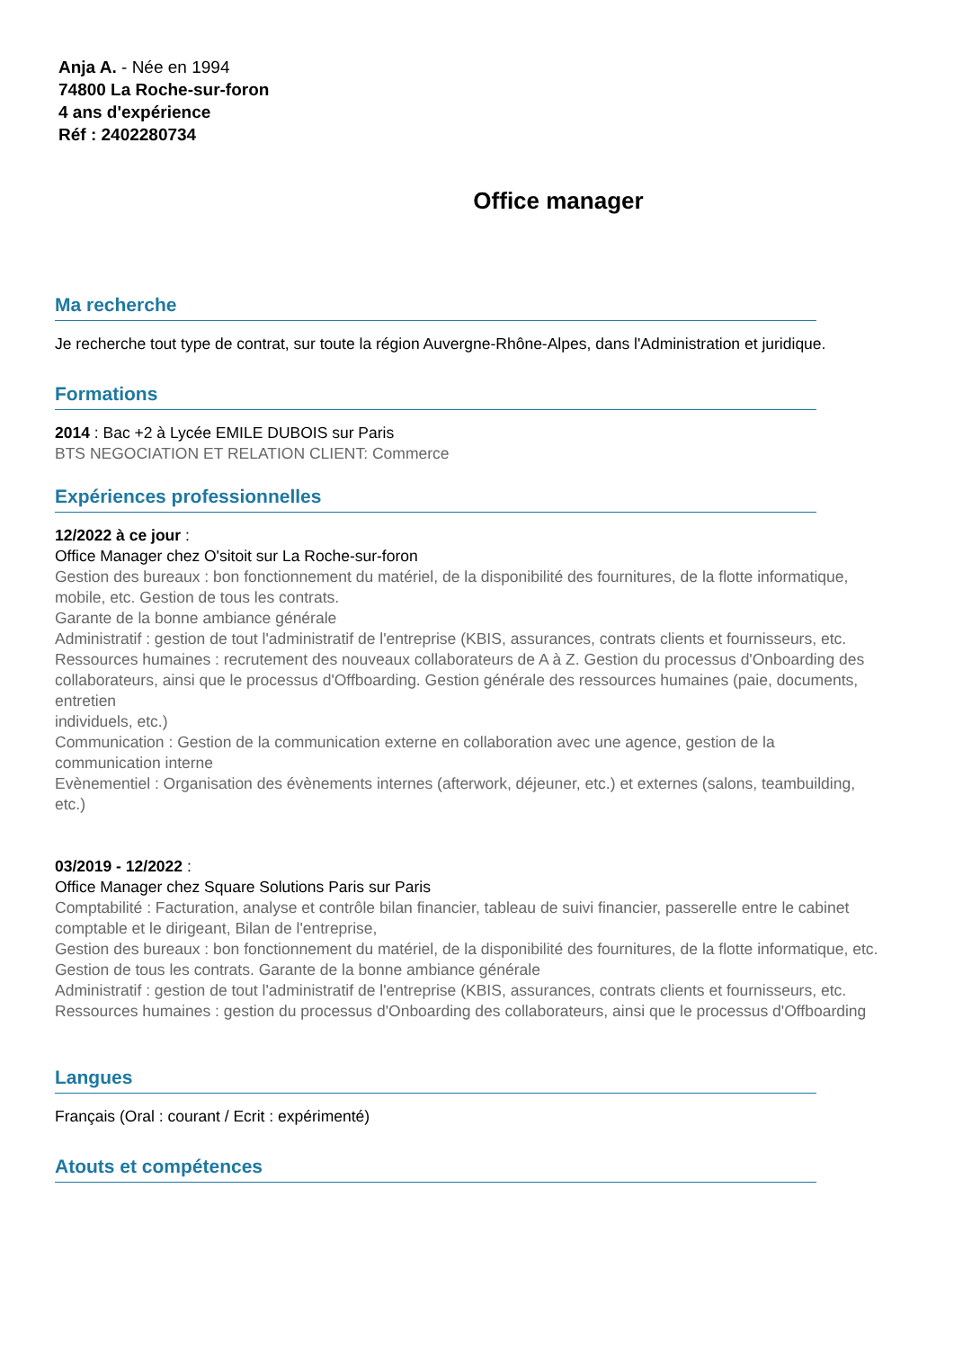Anja A. - Née en 1994
74800 La Roche-sur-foron
4 ans d'expérience
Réf : 2402280734
Office manager
Ma recherche
Je recherche tout type de contrat, sur toute la région Auvergne-Rhône-Alpes, dans l'Administration et juridique.
Formations
2014 : Bac +2 à Lycée EMILE DUBOIS sur Paris
BTS NEGOCIATION ET RELATION CLIENT: Commerce
Expériences professionnelles
12/2022 à ce jour :
Office Manager chez O'sitoit sur La Roche-sur-foron
Gestion des bureaux : bon fonctionnement du matériel, de la disponibilité des fournitures, de la flotte informatique, mobile, etc. Gestion de tous les contrats.
Garante de la bonne ambiance générale
Administratif : gestion de tout l'administratif de l'entreprise (KBIS, assurances, contrats clients et fournisseurs, etc.
Ressources humaines : recrutement des nouveaux collaborateurs de A à Z. Gestion du processus d'Onboarding des collaborateurs, ainsi que le processus d'Offboarding. Gestion générale des ressources humaines (paie, documents, entretien
individuels, etc.)
Communication : Gestion de la communication externe en collaboration avec une agence, gestion de la communication interne
Evènementiel : Organisation des évènements internes (afterwork, déjeuner, etc.) et externes (salons, teambuilding, etc.)
03/2019 - 12/2022 :
Office Manager chez Square Solutions Paris sur Paris
Comptabilité : Facturation, analyse et contrôle bilan financier, tableau de suivi financier, passerelle entre le cabinet comptable et le dirigeant, Bilan de l'entreprise,
Gestion des bureaux : bon fonctionnement du matériel, de la disponibilité des fournitures, de la flotte informatique, etc.
Gestion de tous les contrats. Garante de la bonne ambiance générale
Administratif : gestion de tout l'administratif de l'entreprise (KBIS, assurances, contrats clients et fournisseurs, etc.
Ressources humaines : gestion du processus d'Onboarding des collaborateurs, ainsi que le processus d'Offboarding
Langues
Français (Oral : courant / Ecrit : expérimenté)
Atouts et compétences